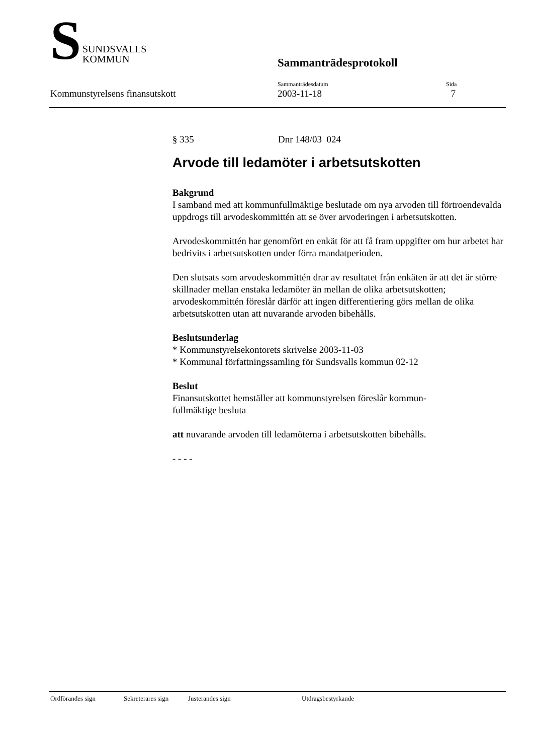S
SUNDSVALLS
KOMMUN
Sammanträdesprotokoll
Kommunstyrelsens finansutskott
Sammanträdesdatum
2003-11-18
Sida
7
§ 335 Dnr 148/03 024
Arvode till ledamöter i arbetsutskotten
Bakgrund
I samband med att kommunfullmäktige beslutade om nya arvoden till förtroendevalda uppdrogs till arvodeskommittén att se över arvoderingen i arbetsutskotten.
Arvodeskommittén har genomfört en enkät för att få fram uppgifter om hur arbetet har bedrivits i arbetsutskotten under förra mandatperioden.
Den slutsats som arvodeskommittén drar av resultatet från enkäten är att det är större skillnader mellan enstaka ledamöter än mellan de olika arbetsutskotten; arvodeskommittén föreslår därför att ingen differentiering görs mellan de olika arbetsutskotten utan att nuvarande arvoden bibehålls.
Beslutsunderlag
* Kommunstyrelsekontorets skrivelse 2003-11-03
* Kommunal författningssamling för Sundsvalls kommun 02-12
Beslut
Finansutskottet hemställer att kommunstyrelsen föreslår kommun-
fullmäktige besluta
att nuvarande arvoden till ledamöterna i arbetsutskotten bibehålls.
- - - -
Ordförandes sign Sekreterares sign Justerandes sign Utdragsbestyrkande